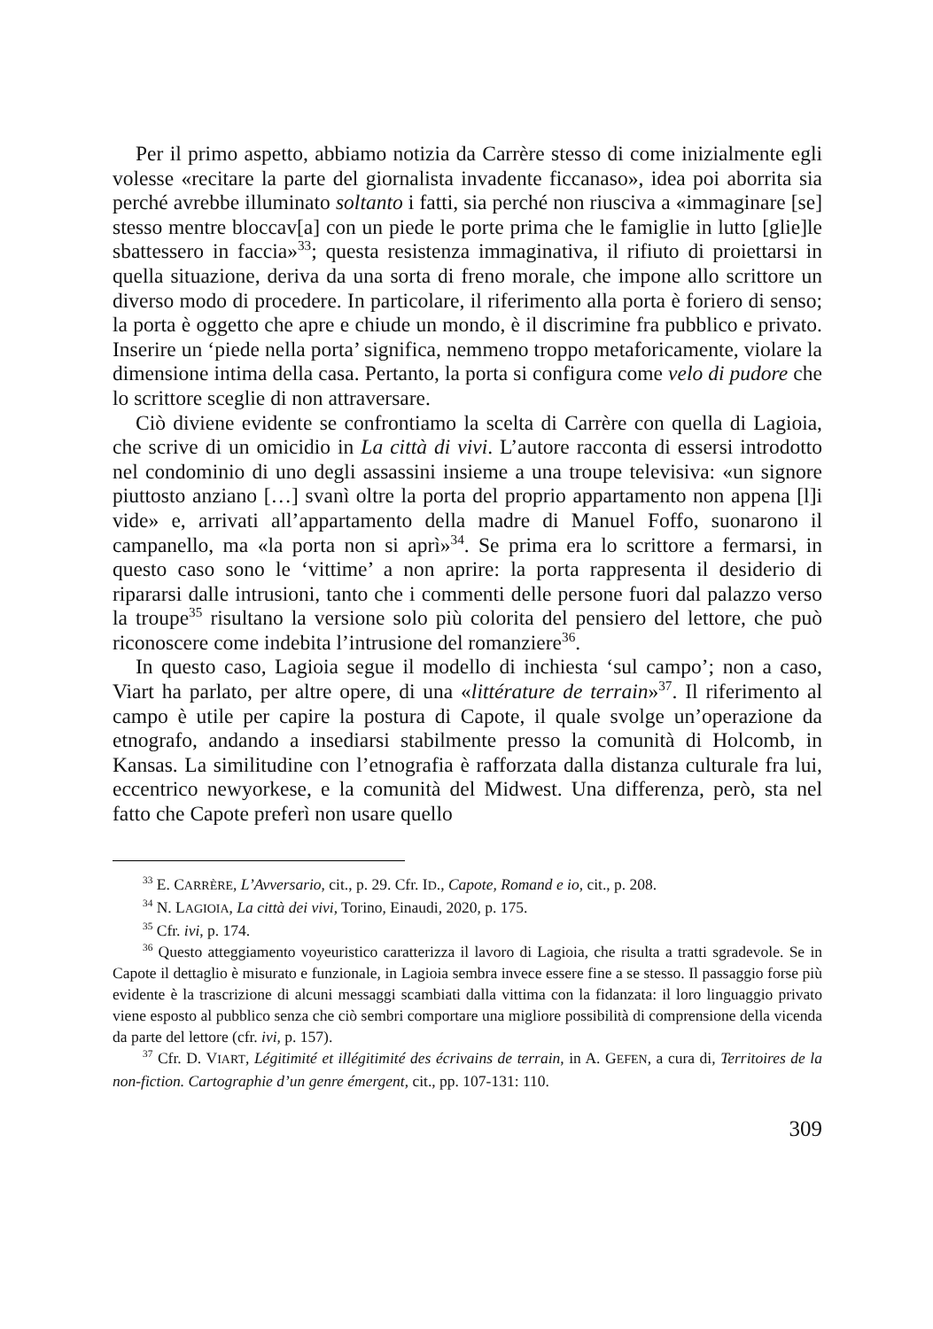Per il primo aspetto, abbiamo notizia da Carrère stesso di come inizialmente egli volesse «recitare la parte del giornalista invadente ficcanaso», idea poi aborrita sia perché avrebbe illuminato soltanto i fatti, sia perché non riusciva a «immaginare [se] stesso mentre bloccav[a] con un piede le porte prima che le famiglie in lutto [glie]le sbattessero in faccia»<sup>33</sup>; questa resistenza immaginativa, il rifiuto di proiettarsi in quella situazione, deriva da una sorta di freno morale, che impone allo scrittore un diverso modo di procedere. In particolare, il riferimento alla porta è foriero di senso; la porta è oggetto che apre e chiude un mondo, è il discrimine fra pubblico e privato. Inserire un ‘piede nella porta’ significa, nemmeno troppo metaforicamente, violare la dimensione intima della casa. Pertanto, la porta si configura come velo di pudore che lo scrittore sceglie di non attraversare.
Ciò diviene evidente se confrontiamo la scelta di Carrère con quella di Lagioia, che scrive di un omicidio in La città di vivi. L’autore racconta di essersi introdotto nel condominio di uno degli assassini insieme a una troupe televisiva: «un signore piuttosto anziano […] svanì oltre la porta del proprio appartamento non appena [l]i vide» e, arrivati all’appartamento della madre di Manuel Foffo, suonarono il campanello, ma «la porta non si aprì»<sup>34</sup>. Se prima era lo scrittore a fermarsi, in questo caso sono le ‘vittime’ a non aprire: la porta rappresenta il desiderio di ripararsi dalle intrusioni, tanto che i commenti delle persone fuori dal palazzo verso la troupe<sup>35</sup> risultano la versione solo più colorita del pensiero del lettore, che può riconoscere come indebita l’intrusione del romanziere<sup>36</sup>.
In questo caso, Lagioia segue il modello di inchiesta ‘sul campo’; non a caso, Viart ha parlato, per altre opere, di una «littérature de terrain»<sup>37</sup>. Il riferimento al campo è utile per capire la postura di Capote, il quale svolge un’operazione da etnografo, andando a insediarsi stabilmente presso la comunità di Holcomb, in Kansas. La similitudine con l’etnografia è rafforzata dalla distanza culturale fra lui, eccentrico newyorkese, e la comunità del Midwest. Una differenza, però, sta nel fatto che Capote preferì non usare quello
<sup>33</sup> E. CARRÈRE, L’Avversario, cit., p. 29. Cfr. ID., Capote, Romand e io, cit., p. 208.
<sup>34</sup> N. LAGIOIA, La città dei vivi, Torino, Einaudi, 2020, p. 175.
<sup>35</sup> Cfr. ivi, p. 174.
<sup>36</sup> Questo atteggiamento voyeuristico caratterizza il lavoro di Lagioia, che risulta a tratti sgradevole. Se in Capote il dettaglio è misurato e funzionale, in Lagioia sembra invece essere fine a se stesso. Il passaggio forse più evidente è la trascrizione di alcuni messaggi scambiati dalla vittima con la fidanzata: il loro linguaggio privato viene esposto al pubblico senza che ciò sembri comportare una migliore possibilità di comprensione della vicenda da parte del lettore (cfr. ivi, p. 157).
<sup>37</sup> Cfr. D. VIART, Légitimité et illégitimité des écrivains de terrain, in A. GEFEN, a cura di, Territoires de la non-fiction. Cartographie d’un genre émergent, cit., pp. 107-131: 110.
309